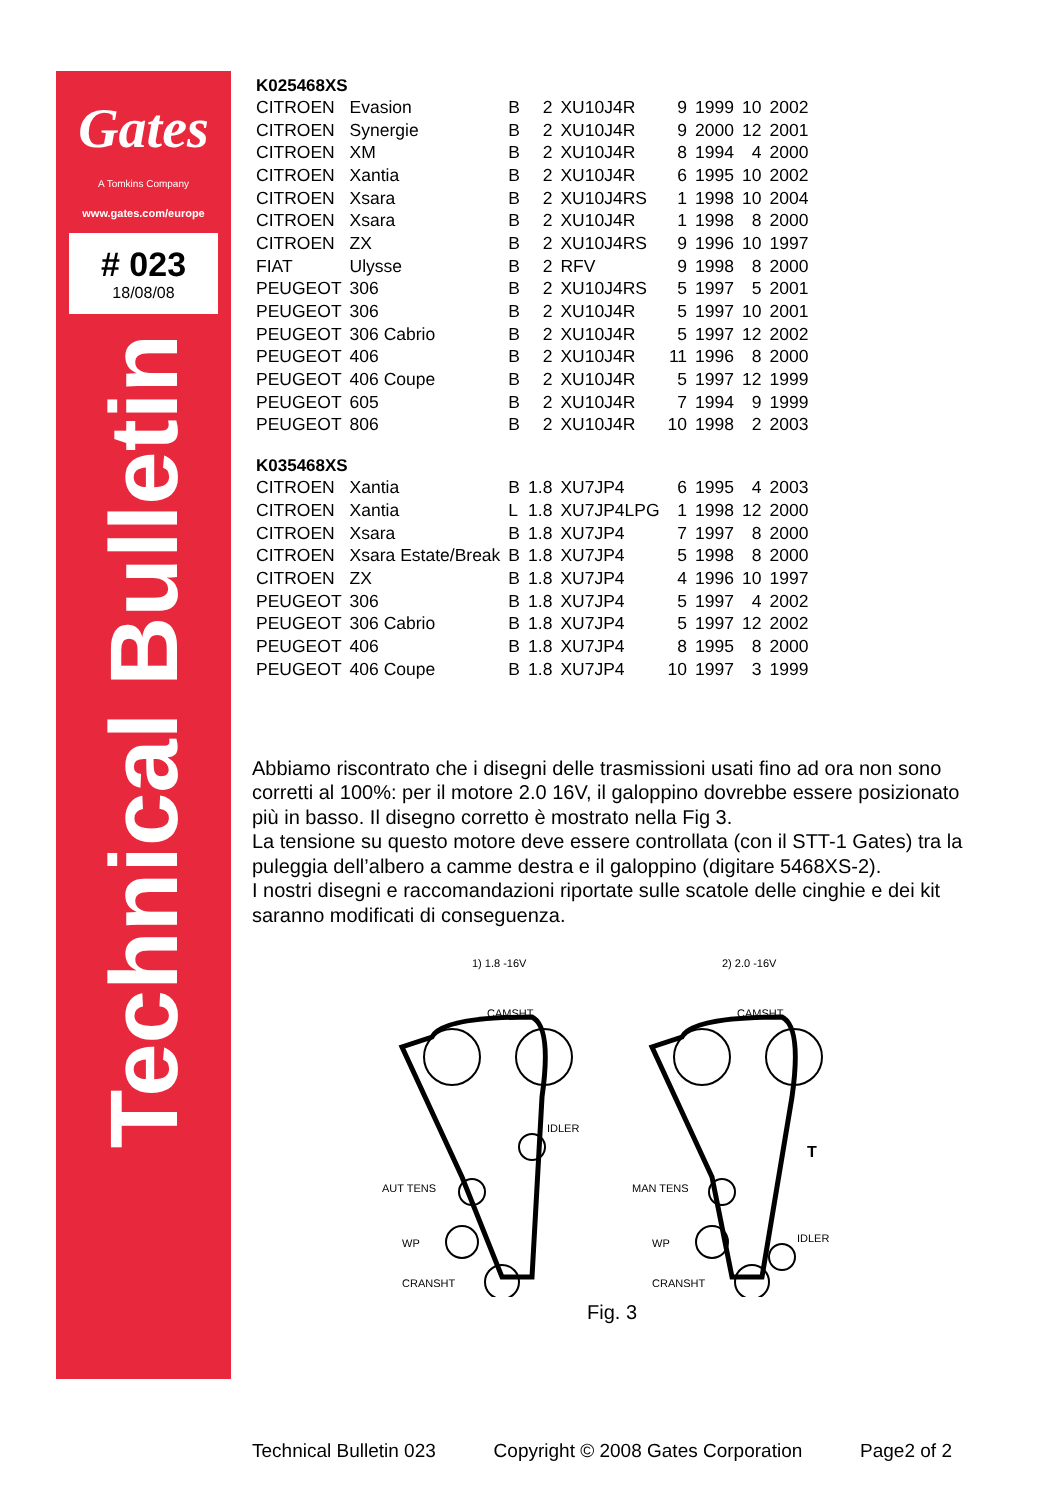Gates
A Tomkins Company
www.gates.com/europe
# 023
18/08/08
Technical Bulletin
| K025468XS | | | | | | | | |
| --- | --- | --- | --- | --- | --- | --- | --- | --- |
| CITROEN | Evasion | B | 2 | XU10J4R | 9 | 1999 | 10 | 2002 |
| CITROEN | Synergie | B | 2 | XU10J4R | 9 | 2000 | 12 | 2001 |
| CITROEN | XM | B | 2 | XU10J4R | 8 | 1994 | 4 | 2000 |
| CITROEN | Xantia | B | 2 | XU10J4R | 6 | 1995 | 10 | 2002 |
| CITROEN | Xsara | B | 2 | XU10J4RS | 1 | 1998 | 10 | 2004 |
| CITROEN | Xsara | B | 2 | XU10J4R | 1 | 1998 | 8 | 2000 |
| CITROEN | ZX | B | 2 | XU10J4RS | 9 | 1996 | 10 | 1997 |
| FIAT | Ulysse | B | 2 | RFV | 9 | 1998 | 8 | 2000 |
| PEUGEOT | 306 | B | 2 | XU10J4RS | 5 | 1997 | 5 | 2001 |
| PEUGEOT | 306 | B | 2 | XU10J4R | 5 | 1997 | 10 | 2001 |
| PEUGEOT | 306 Cabrio | B | 2 | XU10J4R | 5 | 1997 | 12 | 2002 |
| PEUGEOT | 406 | B | 2 | XU10J4R | 11 | 1996 | 8 | 2000 |
| PEUGEOT | 406 Coupe | B | 2 | XU10J4R | 5 | 1997 | 12 | 1999 |
| PEUGEOT | 605 | B | 2 | XU10J4R | 7 | 1994 | 9 | 1999 |
| PEUGEOT | 806 | B | 2 | XU10J4R | 10 | 1998 | 2 | 2003 |
| K035468XS | | | | | | | | |
| CITROEN | Xantia | B | 1.8 | XU7JP4 | 6 | 1995 | 4 | 2003 |
| CITROEN | Xantia | L | 1.8 | XU7JP4LPG | 1 | 1998 | 12 | 2000 |
| CITROEN | Xsara | B | 1.8 | XU7JP4 | 7 | 1997 | 8 | 2000 |
| CITROEN | Xsara Estate/Break | B | 1.8 | XU7JP4 | 5 | 1998 | 8 | 2000 |
| CITROEN | ZX | B | 1.8 | XU7JP4 | 4 | 1996 | 10 | 1997 |
| PEUGEOT | 306 | B | 1.8 | XU7JP4 | 5 | 1997 | 4 | 2002 |
| PEUGEOT | 306 Cabrio | B | 1.8 | XU7JP4 | 5 | 1997 | 12 | 2002 |
| PEUGEOT | 406 | B | 1.8 | XU7JP4 | 8 | 1995 | 8 | 2000 |
| PEUGEOT | 406 Coupe | B | 1.8 | XU7JP4 | 10 | 1997 | 3 | 1999 |
Abbiamo riscontrato che i disegni delle trasmissioni usati fino ad ora non sono corretti al 100%: per il motore 2.0 16V, il galoppino dovrebbe essere posizionato più in basso. Il disegno corretto è mostrato nella Fig 3.
La tensione su questo motore deve essere controllata (con il STT-1 Gates) tra la puleggia dell’albero a camme destra e il galoppino (digitare 5468XS-2).
I nostri disegni e raccomandazioni riportate sulle scatole delle cinghie e dei kit saranno modificati di conseguenza.
1) 1.8 -16V
2) 2.0 -16V
CAMSHT
CAMSHT
IDLER
AUT TENS
WP
CRANSHT
MAN TENS
WP
IDLER
CRANSHT
T
Fig. 3
Technical Bulletin 023 Copyright © 2008 Gates Corporation Page2 of 2